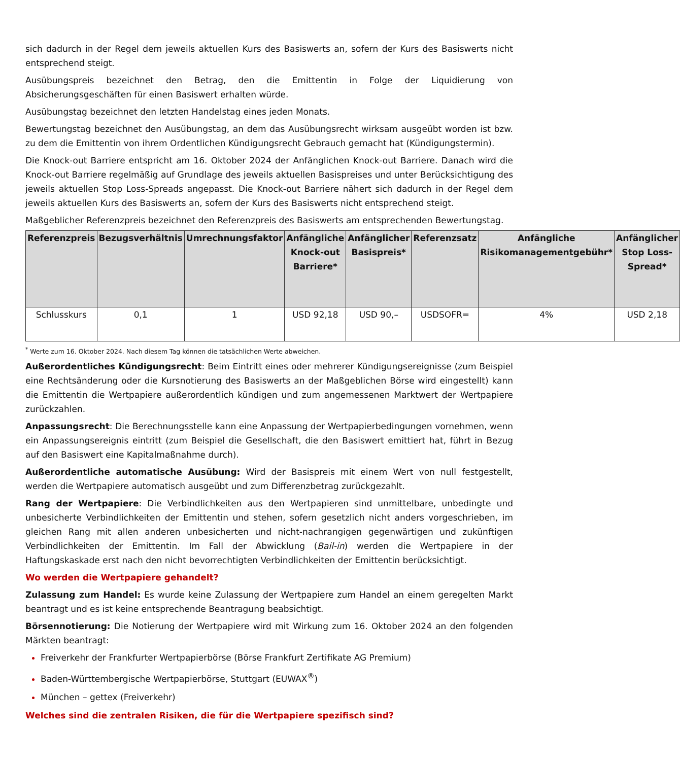sich dadurch in der Regel dem jeweils aktuellen Kurs des Basiswerts an, sofern der Kurs des Basiswerts nicht entsprechend steigt.
Ausübungspreis bezeichnet den Betrag, den die Emittentin in Folge der Liquidierung von Absicherungsgeschäften für einen Basiswert erhalten würde.
Ausübungstag bezeichnet den letzten Handelstag eines jeden Monats.
Bewertungstag bezeichnet den Ausübungstag, an dem das Ausübungsrecht wirksam ausgeübt worden ist bzw. zu dem die Emittentin von ihrem Ordentlichen Kündigungsrecht Gebrauch gemacht hat (Kündigungstermin).
Die Knock-out Barriere entspricht am 16. Oktober 2024 der Anfänglichen Knock-out Barriere. Danach wird die Knock-out Barriere regelmäßig auf Grundlage des jeweils aktuellen Basispreises und unter Berücksichtigung des jeweils aktuellen Stop Loss-Spreads angepasst. Die Knock-out Barriere nähert sich dadurch in der Regel dem jeweils aktuellen Kurs des Basiswerts an, sofern der Kurs des Basiswerts nicht entsprechend steigt.
Maßgeblicher Referenzpreis bezeichnet den Referenzpreis des Basiswerts am entsprechenden Bewertungstag.
| Referenzpreis | Bezugsverhältnis | Umrechnungsfaktor | Anfängliche Knock-out Barriere* | Anfänglicher Basispreis* | Referenzsatz | Anfängliche Risikomanagementgebühr* | Anfänglicher Stop Loss-Spread* |
| --- | --- | --- | --- | --- | --- | --- | --- |
| Schlusskurs | 0,1 | 1 | USD 92,18 | USD 90,– | USDSOFR= | 4% | USD 2,18 |
<sup>*</sup> Werte zum 16. Oktober 2024. Nach diesem Tag können die tatsächlichen Werte abweichen.
Außerordentliches Kündigungsrecht: Beim Eintritt eines oder mehrerer Kündigungsereignisse (zum Beispiel eine Rechtsänderung oder die Kursnotierung des Basiswerts an der Maßgeblichen Börse wird eingestellt) kann die Emittentin die Wertpapiere außerordentlich kündigen und zum angemessenen Marktwert der Wertpapiere zurückzahlen.
Anpassungsrecht: Die Berechnungsstelle kann eine Anpassung der Wertpapierbedingungen vornehmen, wenn ein Anpassungsereignis eintritt (zum Beispiel die Gesellschaft, die den Basiswert emittiert hat, führt in Bezug auf den Basiswert eine Kapitalmaßnahme durch).
Außerordentliche automatische Ausübung: Wird der Basispreis mit einem Wert von null festgestellt, werden die Wertpapiere automatisch ausgeübt und zum Differenzbetrag zurückgezahlt.
Rang der Wertpapiere: Die Verbindlichkeiten aus den Wertpapieren sind unmittelbare, unbedingte und unbesicherte Verbindlichkeiten der Emittentin und stehen, sofern gesetzlich nicht anders vorgeschrieben, im gleichen Rang mit allen anderen unbesicherten und nicht-nachrangigen gegenwärtigen und zukünftigen Verbindlichkeiten der Emittentin. Im Fall der Abwicklung (Bail-in) werden die Wertpapiere in der Haftungskaskade erst nach den nicht bevorrechtigten Verbindlichkeiten der Emittentin berücksichtigt.
Wo werden die Wertpapiere gehandelt?
Zulassung zum Handel: Es wurde keine Zulassung der Wertpapiere zum Handel an einem geregelten Markt beantragt und es ist keine entsprechende Beantragung beabsichtigt.
Börsennotierung: Die Notierung der Wertpapiere wird mit Wirkung zum 16. Oktober 2024 an den folgenden Märkten beantragt:
Freiverkehr der Frankfurter Wertpapierbörse (Börse Frankfurt Zertifikate AG Premium)
Baden-Württembergische Wertpapierbörse, Stuttgart (EUWAX<sup>®</sup>)
München – gettex (Freiverkehr)
Welches sind die zentralen Risiken, die für die Wertpapiere spezifisch sind?